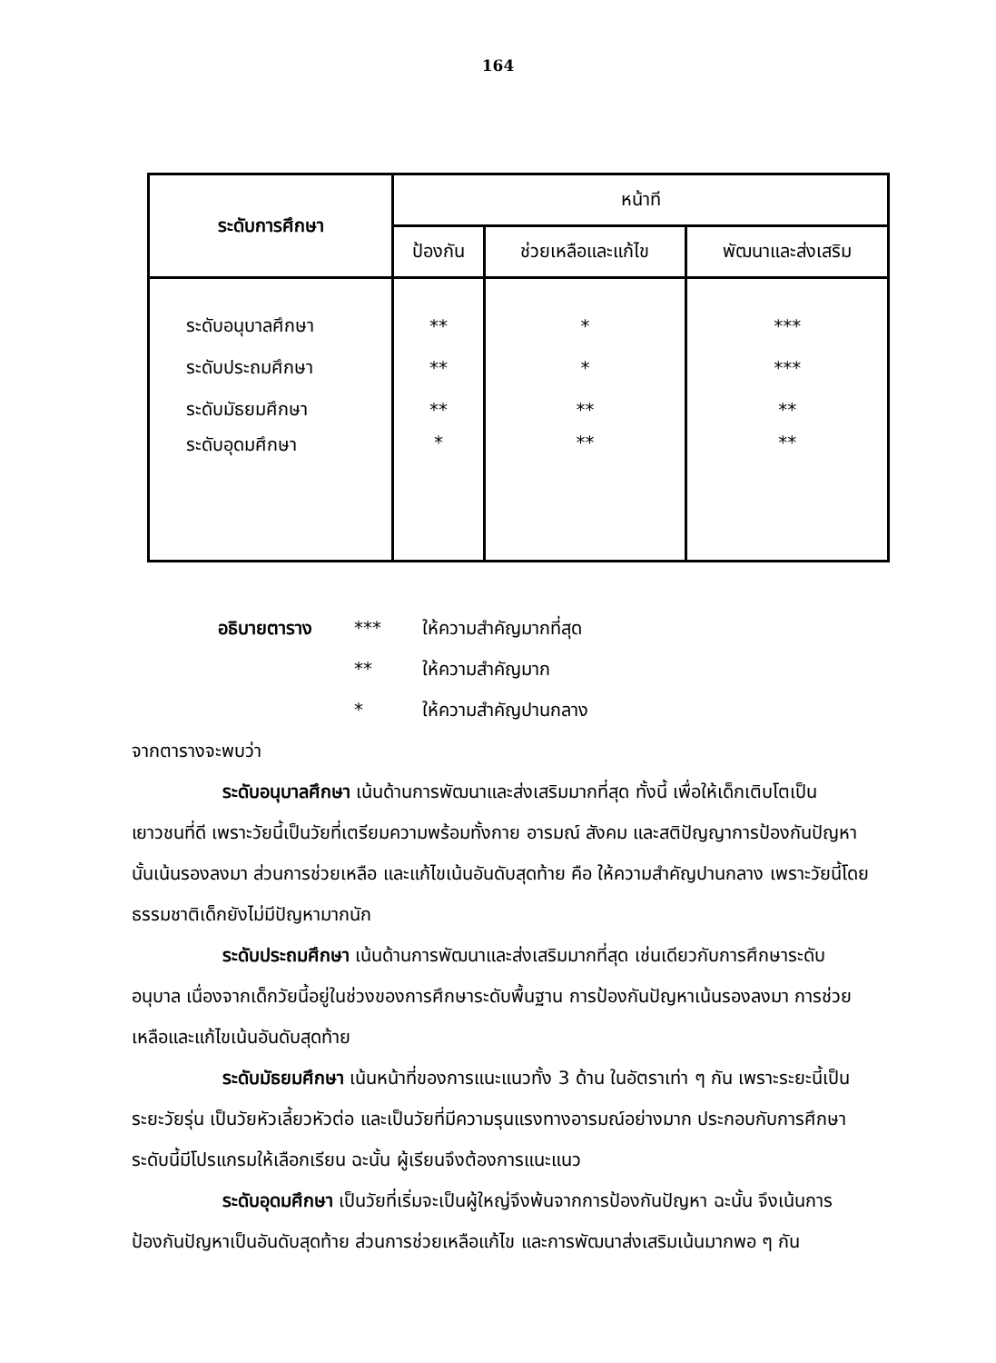164
| ระดับการศึกษา | หน้าที | | |
| --- | --- | --- | --- |
| | ป้องกัน | ช่วยเหลือและแก้ไข | พัฒนาและส่งเสริม |
| ระดับอนุบาลศึกษา | ** | * | *** |
| ระดับประถมศึกษา | ** | * | *** |
| ระดับมัธยมศึกษา | ** | ** | ** |
| ระดับอุดมศึกษา | * | ** | ** |
อธิบายตาราง *** ให้ความสำคัญมากที่สุด
** ให้ความสำคัญมาก
* ให้ความสำคัญปานกลาง
จากตารางจะพบว่า
ระดับอนุบาลศึกษา เน้นด้านการพัฒนาและส่งเสริมมากที่สุด ทั้งนี้ เพื่อให้เด็กเติบโตเป็นเยาวชนที่ดี เพราะวัยนี้เป็นวัยที่เตรียมความพร้อมทั้งกาย อารมณ์ สังคม และสติปัญญาการป้องกันปัญหานั้นเน้นรองลงมา ส่วนการช่วยเหลือ และแก้ไขเน้นอันดับสุดท้าย คือ ให้ความสำคัญปานกลาง เพราะวัยนี้โดยธรรมชาติเด็กยังไม่มีปัญหามากนัก
ระดับประถมศึกษา เน้นด้านการพัฒนาและส่งเสริมมากที่สุด เช่นเดียวกับการศึกษาระดับอนุบาล เนื่องจากเด็กวัยนี้อยู่ในช่วงของการศึกษาระดับพื้นฐาน การป้องกันปัญหาเน้นรองลงมา การช่วยเหลือและแก้ไขเน้นอันดับสุดท้าย
ระดับมัธยมศึกษา เน้นหน้าที่ของการแนะแนวทั้ง 3 ด้าน ในอัตราเท่า ๆ กัน เพราะระยะนี้เป็นระยะวัยรุ่น เป็นวัยหัวเลี้ยวหัวต่อ และเป็นวัยที่มีความรุนแรงทางอารมณ์อย่างมาก ประกอบกับการศึกษาระดับนี้มีโปรแกรมให้เลือกเรียน ฉะนั้น ผู้เรียนจึงต้องการแนะแนว
ระดับอุดมศึกษา เป็นวัยที่เริ่มจะเป็นผู้ใหญ่จึงพ้นจากการป้องกันปัญหา ฉะนั้น จึงเน้นการป้องกันปัญหาเป็นอันดับสุดท้าย ส่วนการช่วยเหลือแก้ไข และการพัฒนาส่งเสริมเน้นมากพอ ๆ กัน